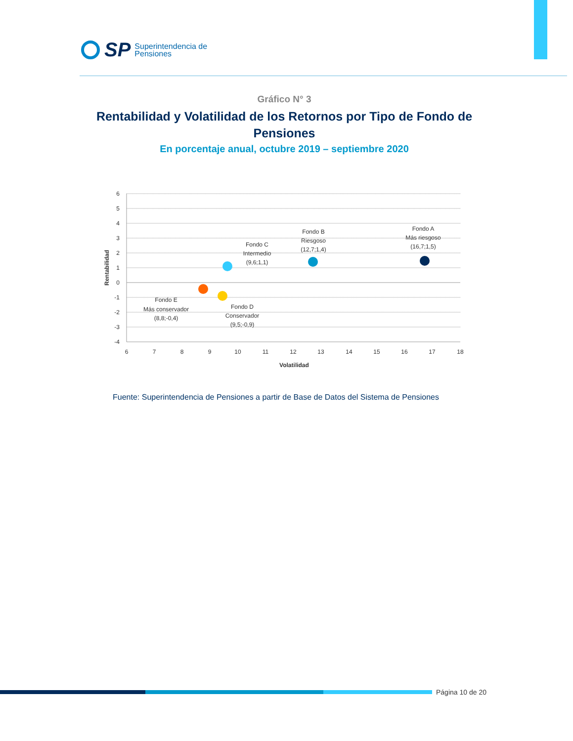SP
Superintendencia de
Pensiones
Gráfico N° 3
Rentabilidad y Volatilidad de los Retornos por Tipo de Fondo de Pensiones
En porcentaje anual, octubre 2019 – septiembre 2020
6
5
4
3
2
1
0
-1
-2
-3
-4
6
7
8
9
10
11
12
13
14
15
16
17
18
Volatilidad
Fondo C
Intermedio
(9,6;1,1)
Fondo B
Riesgoso
(12,7;1,4)
Fondo A
Más riesgoso
(16,7;1,5)
Fondo E
Más conservador
(8,8;-0,4)
Fondo D
Conservador
(9,5;-0,9)
Rentabilidad
Fuente: Superintendencia de Pensiones a partir de Base de Datos del Sistema de Pensiones
Página 10 de 20